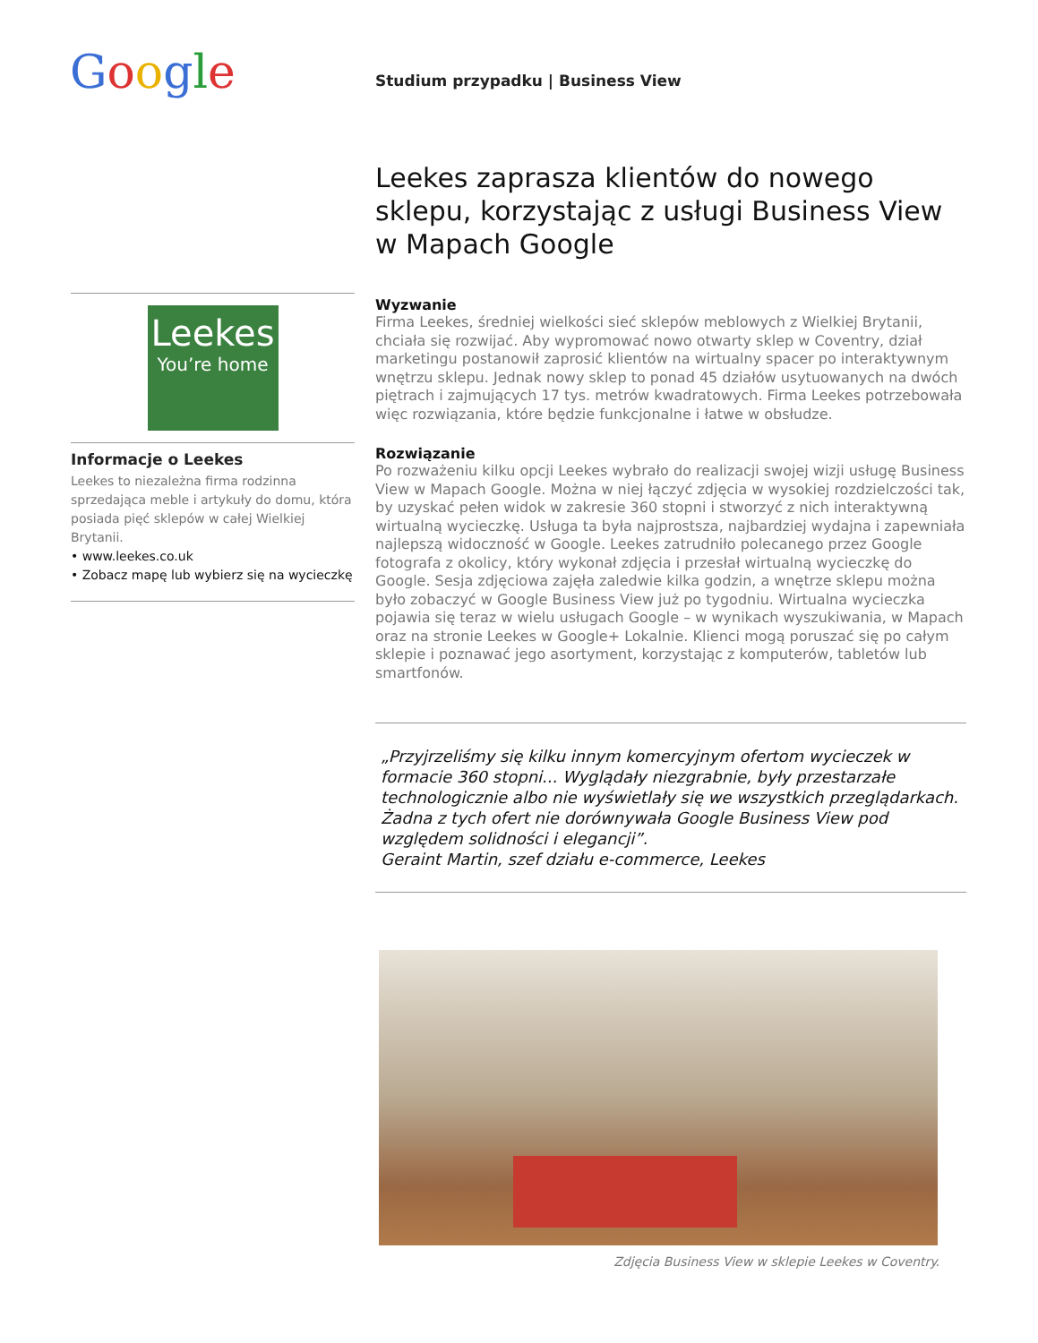Google
Studium przypadku | Business View
Leekes
You’re home
Informacje o Leekes
Leekes to niezależna firma rodzinna sprzedająca meble i artykuły do domu, która posiada pięć sklepów w całej Wielkiej Brytanii.
• www.leekes.co.uk
• Zobacz mapę lub wybierz się na wycieczkę
Leekes zaprasza klientów do nowego sklepu, korzystając z usługi Business View w Mapach Google
Wyzwanie
Firma Leekes, średniej wielkości sieć sklepów meblowych z Wielkiej Brytanii, chciała się rozwijać. Aby wypromować nowo otwarty sklep w Coventry, dział marketingu postanowił zaprosić klientów na wirtualny spacer po interaktywnym wnętrzu sklepu. Jednak nowy sklep to ponad 45 działów usytuowanych na dwóch piętrach i zajmujących 17 tys. metrów kwadratowych. Firma Leekes potrzebowała więc rozwiązania, które będzie funkcjonalne i łatwe w obsłudze.
Rozwiązanie
Po rozważeniu kilku opcji Leekes wybrało do realizacji swojej wizji usługę Business View w Mapach Google. Można w niej łączyć zdjęcia w wysokiej rozdzielczości tak, by uzyskać pełen widok w zakresie 360 stopni i stworzyć z nich interaktywną wirtualną wycieczkę. Usługa ta była najprostsza, najbardziej wydajna i zapewniała najlepszą widoczność w Google. Leekes zatrudniło polecanego przez Google fotografa z okolicy, który wykonał zdjęcia i przesłał wirtualną wycieczkę do Google. Sesja zdjęciowa zajęła zaledwie kilka godzin, a wnętrze sklepu można było zobaczyć w Google Business View już po tygodniu. Wirtualna wycieczka pojawia się teraz w wielu usługach Google – w wynikach wyszukiwania, w Mapach oraz na stronie Leekes w Google+ Lokalnie. Klienci mogą poruszać się po całym sklepie i poznawać jego asortyment, korzystając z komputerów, tabletów lub smartfonów.
„Przyjrzeliśmy się kilku innym komercyjnym ofertom wycieczek w formacie 360 stopni... Wyglądały niezgrabnie, były przestarzałe technologicznie albo nie wyświetlały się we wszystkich przeglądarkach. Żadna z tych ofert nie dorównywała Google Business View pod względem solidności i elegancji”.
Geraint Martin, szef działu e-commerce, Leekes
Zdjęcia Business View w sklepie Leekes w Coventry.